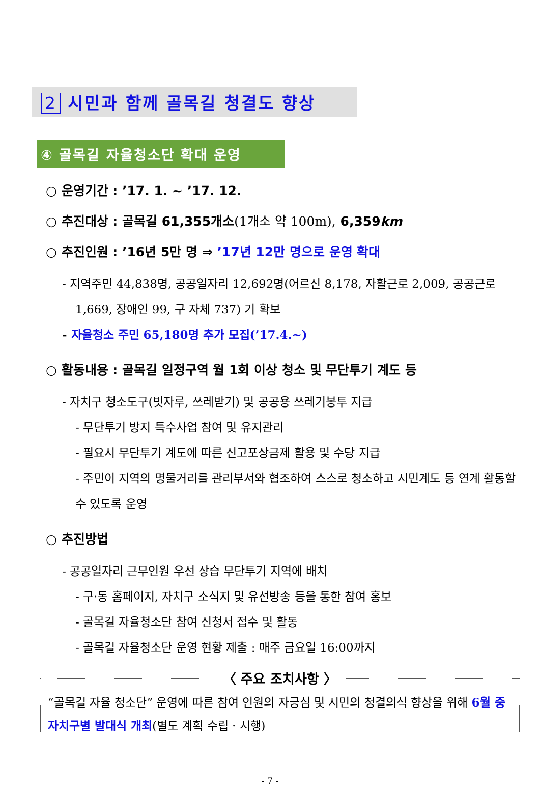2 시민과 함께 골목길 청결도 향상
④ 골목길 자율청소단 확대 운영
○ 운영기간 : ’17. 1. ~ ’17. 12.
○ 추진대상 : 골목길 61,355개소(1개소 약 100m), 6,359km
○ 추진인원 : ’16년 5만 명 ⇒ ’17년 12만 명으로 운영 확대
- 지역주민 44,838명, 공공일자리 12,692명(어르신 8,178, 자활근로 2,009, 공공근로 1,669, 장애인 99, 구 자체 737) 기 확보
- 자율청소 주민 65,180명 추가 모집(’17.4.~)
○ 활동내용 : 골목길 일정구역 월 1회 이상 청소 및 무단투기 계도 등
- 자치구 청소도구(빗자루, 쓰레받기) 및 공공용 쓰레기봉투 지급
- 무단투기 방지 특수사업 참여 및 유지관리
- 필요시 무단투기 계도에 따른 신고포상금제 활용 및 수당 지급
- 주민이 지역의 명물거리를 관리부서와 협조하여 스스로 청소하고 시민계도 등 연계 활동할 수 있도록 운영
○ 추진방법
- 공공일자리 근무인원 우선 상습 무단투기 지역에 배치
- 구·동 홈페이지, 자치구 소식지 및 유선방송 등을 통한 참여 홍보
- 골목길 자율청소단 참여 신청서 접수 및 활동
- 골목길 자율청소단 운영 현황 제출 : 매주 금요일 16:00까지
〈 주요 조치사항 〉
“골목길 자율 청소단” 운영에 따른 참여 인원의 자긍심 및 시민의 청결의식 향상을 위해 6월 중 자치구별 발대식 개최(별도 계획 수립 · 시행)
- 7 -